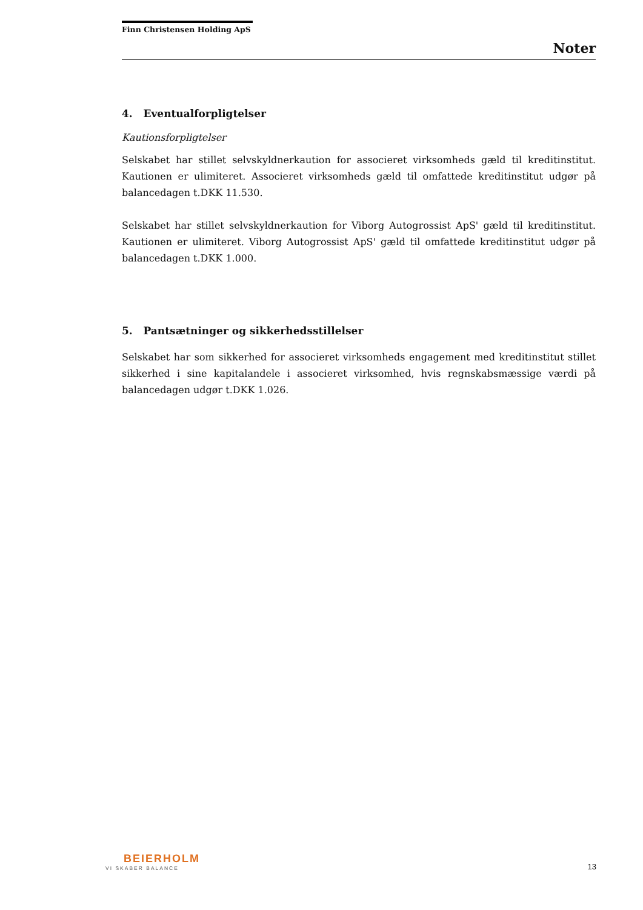Finn Christensen Holding ApS
Noter
4. Eventualforpligtelser
Kautionsforpligtelser
Selskabet har stillet selvskyldnerkaution for associeret virksomheds gæld til kreditinstitut. Kautionen er ulimiteret. Associeret virksomheds gæld til omfattede kreditinstitut udgør på balancedagen t.DKK 11.530.
Selskabet har stillet selvskyldnerkaution for Viborg Autogrossist ApS' gæld til kreditinstitut. Kautionen er ulimiteret. Viborg Autogrossist ApS' gæld til omfattede kreditinstitut udgør på balancedagen t.DKK 1.000.
5. Pantsætninger og sikkerhedsstillelser
Selskabet har som sikkerhed for associeret virksomheds engagement med kreditinstitut stillet sikkerhed i sine kapitalandele i associeret virksomhed, hvis regnskabsmæssige værdi på balancedagen udgør t.DKK 1.026.
BEIERHOLM
VI SKABER BALANCE
13